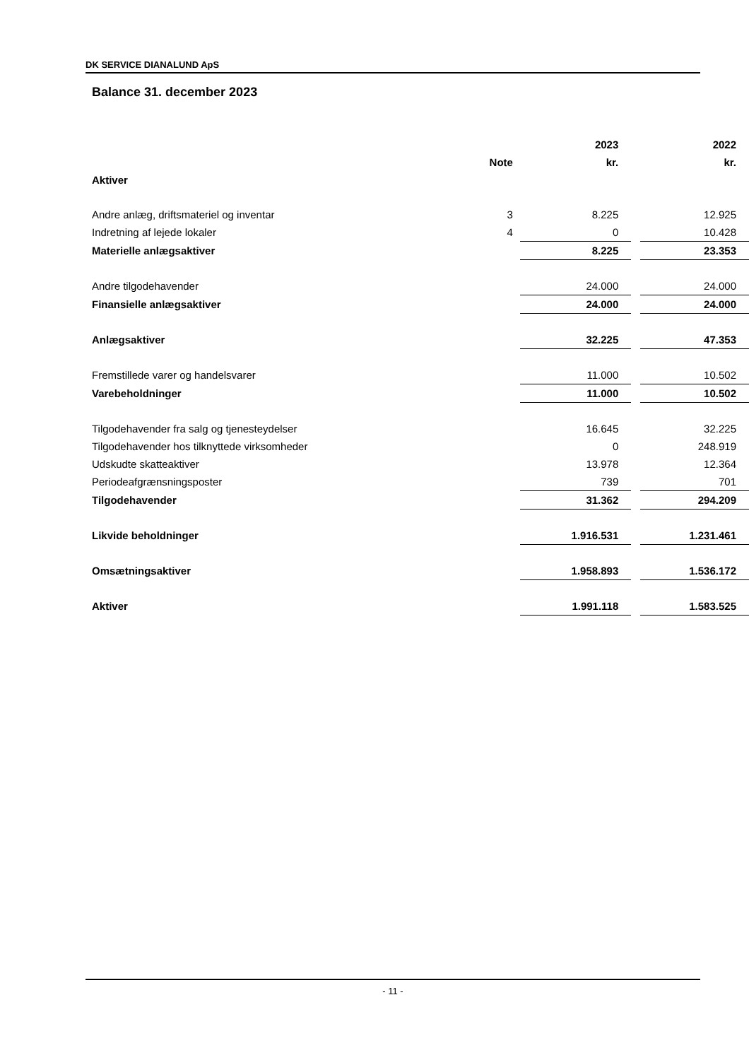DK SERVICE DIANALUND ApS
Balance 31. december 2023
| | | 2023 | | 2022 |
| --- | --- | --- | --- | --- |
| | Note | kr. | | kr. |
| Aktiver | | | | |
| Andre anlæg, driftsmateriel og inventar | 3 | 8.225 | | 12.925 |
| Indretning af lejede lokaler | 4 | 0 | | 10.428 |
| Materielle anlægsaktiver | | 8.225 | | 23.353 |
| Andre tilgodehavender | | 24.000 | | 24.000 |
| Finansielle anlægsaktiver | | 24.000 | | 24.000 |
| Anlægsaktiver | | 32.225 | | 47.353 |
| Fremstillede varer og handelsvarer | | 11.000 | | 10.502 |
| Varebeholdninger | | 11.000 | | 10.502 |
| Tilgodehavender fra salg og tjenesteydelser | | 16.645 | | 32.225 |
| Tilgodehavender hos tilknyttede virksomheder | | 0 | | 248.919 |
| Udskudte skatteaktiver | | 13.978 | | 12.364 |
| Periodeafgrænsningsposter | | 739 | | 701 |
| Tilgodehavender | | 31.362 | | 294.209 |
| Likvide beholdninger | | 1.916.531 | | 1.231.461 |
| Omsætningsaktiver | | 1.958.893 | | 1.536.172 |
| Aktiver | | 1.991.118 | | 1.583.525 |
- 11 -